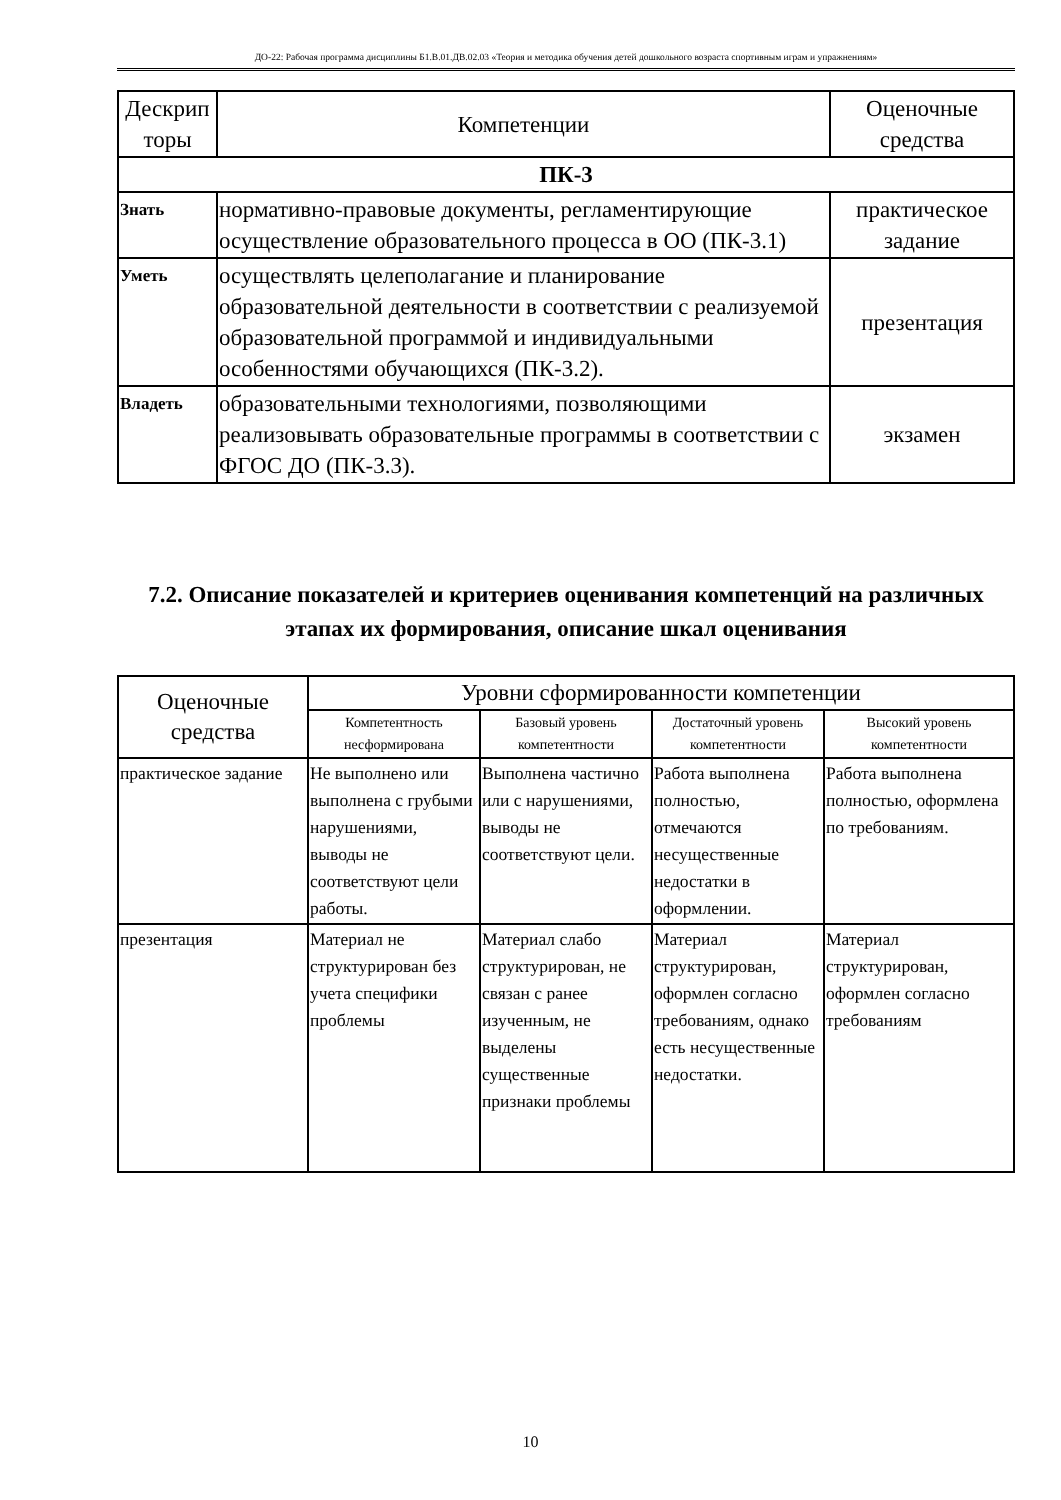ДО-22: Рабочая программа дисциплины Б1.В.01.ДВ.02.03 «Теория и методика обучения детей дошкольного возраста спортивным играм и упражнениям»
| Дескрип торы | Компетенции | Оценочные средства |
| --- | --- | --- |
| ПК-3 | | |
| Знать | нормативно-правовые документы, регламентирующие осуществление образовательного процесса в ОО (ПК-3.1) | практическое задание |
| Уметь | осуществлять целеполагание и планирование образовательной деятельности в соответствии с реализуемой образовательной программой и индивидуальными особенностями обучающихся (ПК-3.2). | презентация |
| Владеть | образовательными технологиями, позволяющими реализовывать образовательные программы в соответствии с ФГОС ДО (ПК-3.3). | экзамен |
7.2. Описание показателей и критериев оценивания компетенций на различных этапах их формирования, описание шкал оценивания
| Оценочные средства | Уровни сформированности компетенции | | | |
| --- | --- | --- | --- | --- |
| | Компетентность несформирована | Базовый уровень компетентности | Достаточный уровень компетентности | Высокий уровень компетентности |
| практическое задание | Не выполнено или выполнена с грубыми нарушениями, выводы не соответствуют цели работы. | Выполнена частично или с нарушениями, выводы не соответствуют цели. | Работа выполнена полностью, отмечаются несущественные недостатки в оформлении. | Работа выполнена полностью, оформлена по требованиям. |
| презентация | Материал не структурирован без учета специфики проблемы | Материал слабо структурирован, не связан с ранее изученным, не выделены существенные признаки проблемы | Материал структурирован, оформлен согласно требованиям, однако есть несущественные недостатки. | Материал структурирован, оформлен согласно требованиям |
10